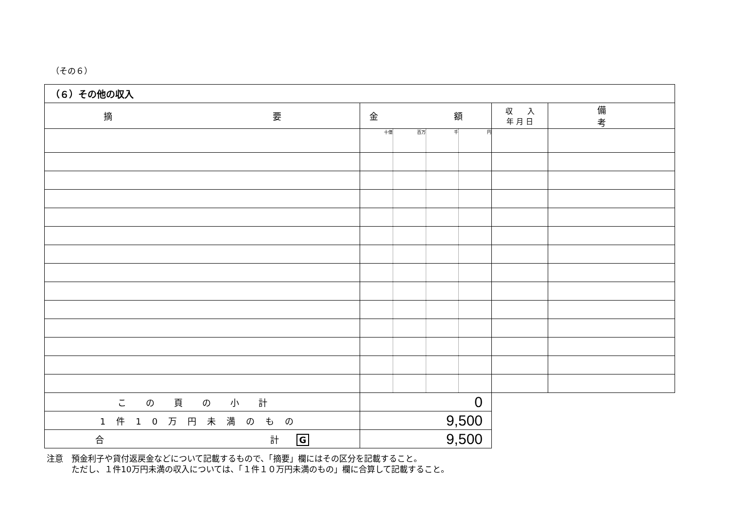（その６）
| （６）その他の収入 | | | | | | |
| 摘 要 | 金 額 | | | | 収 入 年 月 日 | 備 考 |
| | 十億 | 百万 | 千 | 円 | | |
| この頁の小計 | 0 | | | | | |
| 1件10万円未満のもの | 9,500 | | | | | |
| 合 計 G | 9,500 | | | | | |
注意　預金利子や貸付返戻金などについて記載するもので、「摘要」欄にはその区分を記載すること。
　　　ただし、１件10万円未満の収入については、「１件１０万円未満のもの」欄に合算して記載すること。